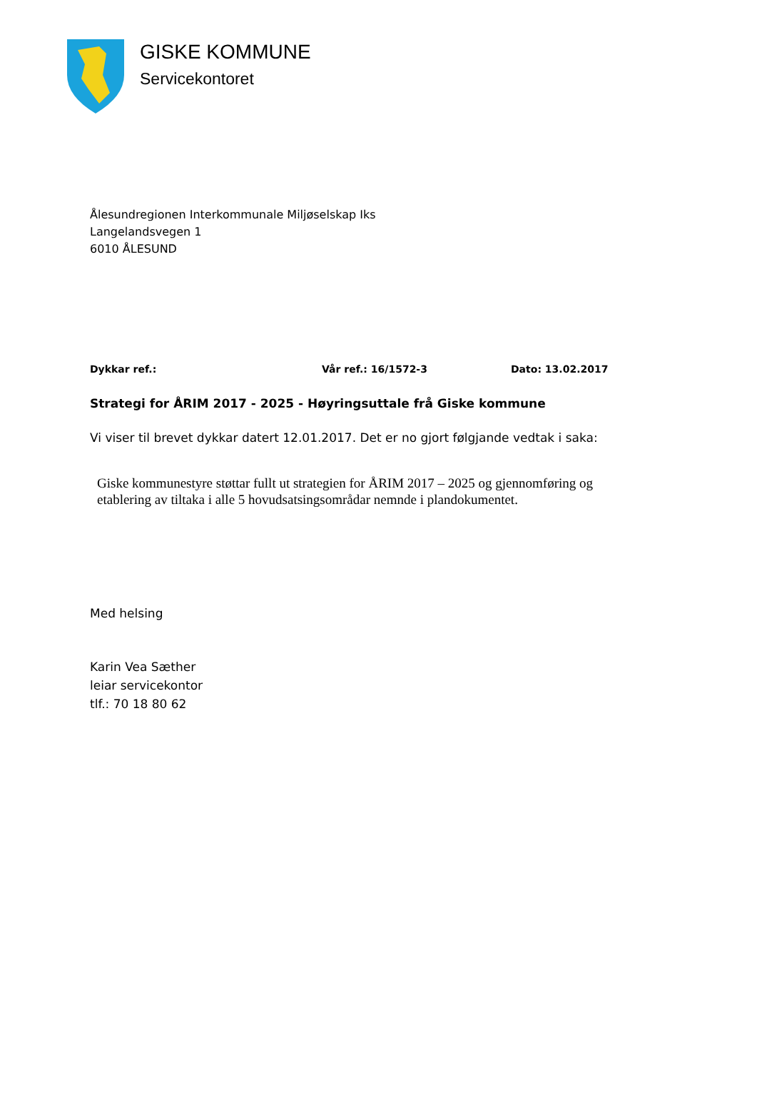GISKE KOMMUNE
Servicekontoret
Ålesundregionen Interkommunale Miljøselskap Iks
Langelandsvegen 1
6010 ÅLESUND
Dykkar ref.: Vår ref.: 16/1572-3 Dato: 13.02.2017
Strategi for ÅRIM 2017 - 2025 - Høyringsuttale frå Giske kommune
Vi viser til brevet dykkar datert 12.01.2017. Det er no gjort følgjande vedtak i saka:
Giske kommunestyre støttar fullt ut strategien for ÅRIM 2017 – 2025 og gjennomføring og etablering av tiltaka i alle 5 hovudsatsingsområdar nemnde i plandokumentet.
Med helsing
Karin Vea Sæther
leiar servicekontor
tlf.: 70 18 80 62